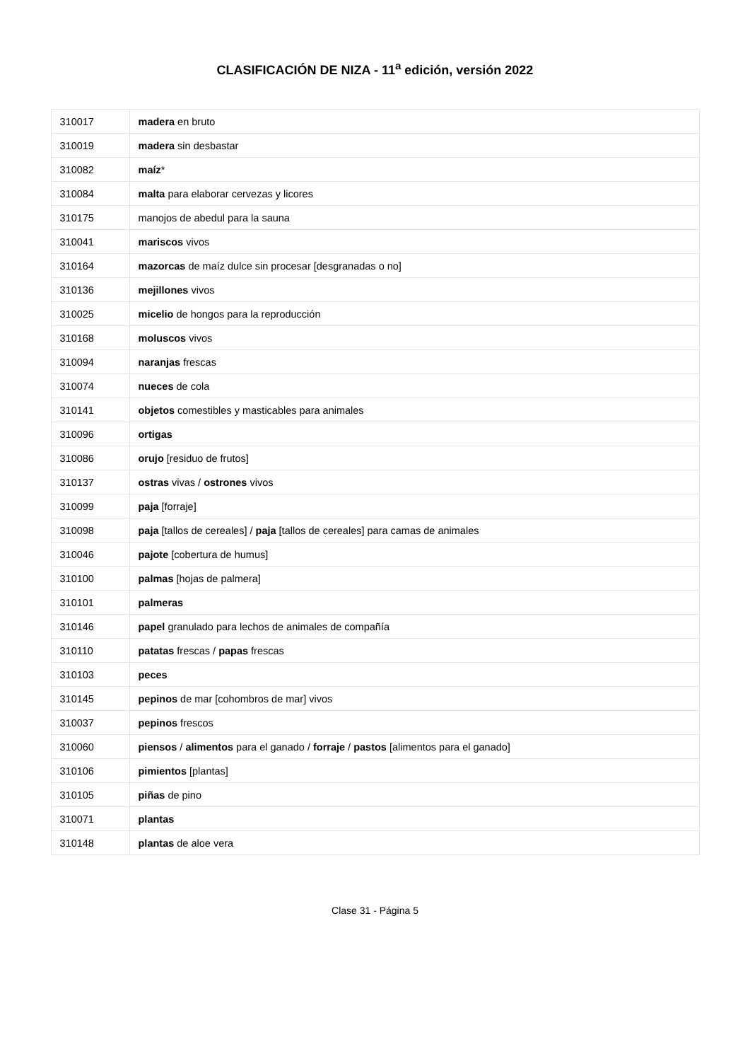CLASIFICACIÓN DE NIZA - 11<sup>a</sup> edición, versión 2022
| 310017 | madera en bruto |
| 310019 | madera sin desbastar |
| 310082 | maíz * |
| 310084 | malta para elaborar cervezas y licores |
| 310175 | manojos de abedul para la sauna |
| 310041 | mariscos vivos |
| 310164 | mazorcas de maíz dulce sin procesar [desgranadas o no] |
| 310136 | mejillones vivos |
| 310025 | micelio de hongos para la reproducción |
| 310168 | moluscos vivos |
| 310094 | naranjas frescas |
| 310074 | nueces de cola |
| 310141 | objetos comestibles y masticables para animales |
| 310096 | ortigas |
| 310086 | orujo [residuo de frutos] |
| 310137 | ostras vivas / ostrones vivos |
| 310099 | paja [forraje] |
| 310098 | paja [tallos de cereales] / paja [tallos de cereales] para camas de animales |
| 310046 | pajote [cobertura de humus] |
| 310100 | palmas [hojas de palmera] |
| 310101 | palmeras |
| 310146 | papel granulado para lechos de animales de compañía |
| 310110 | patatas frescas / papas frescas |
| 310103 | peces |
| 310145 | pepinos de mar [cohombros de mar] vivos |
| 310037 | pepinos frescos |
| 310060 | piensos / alimentos para el ganado / forraje / pastos [alimentos para el ganado] |
| 310106 | pimientos [plantas] |
| 310105 | piñas de pino |
| 310071 | plantas |
| 310148 | plantas de aloe vera |
Clase 31 - Página 5